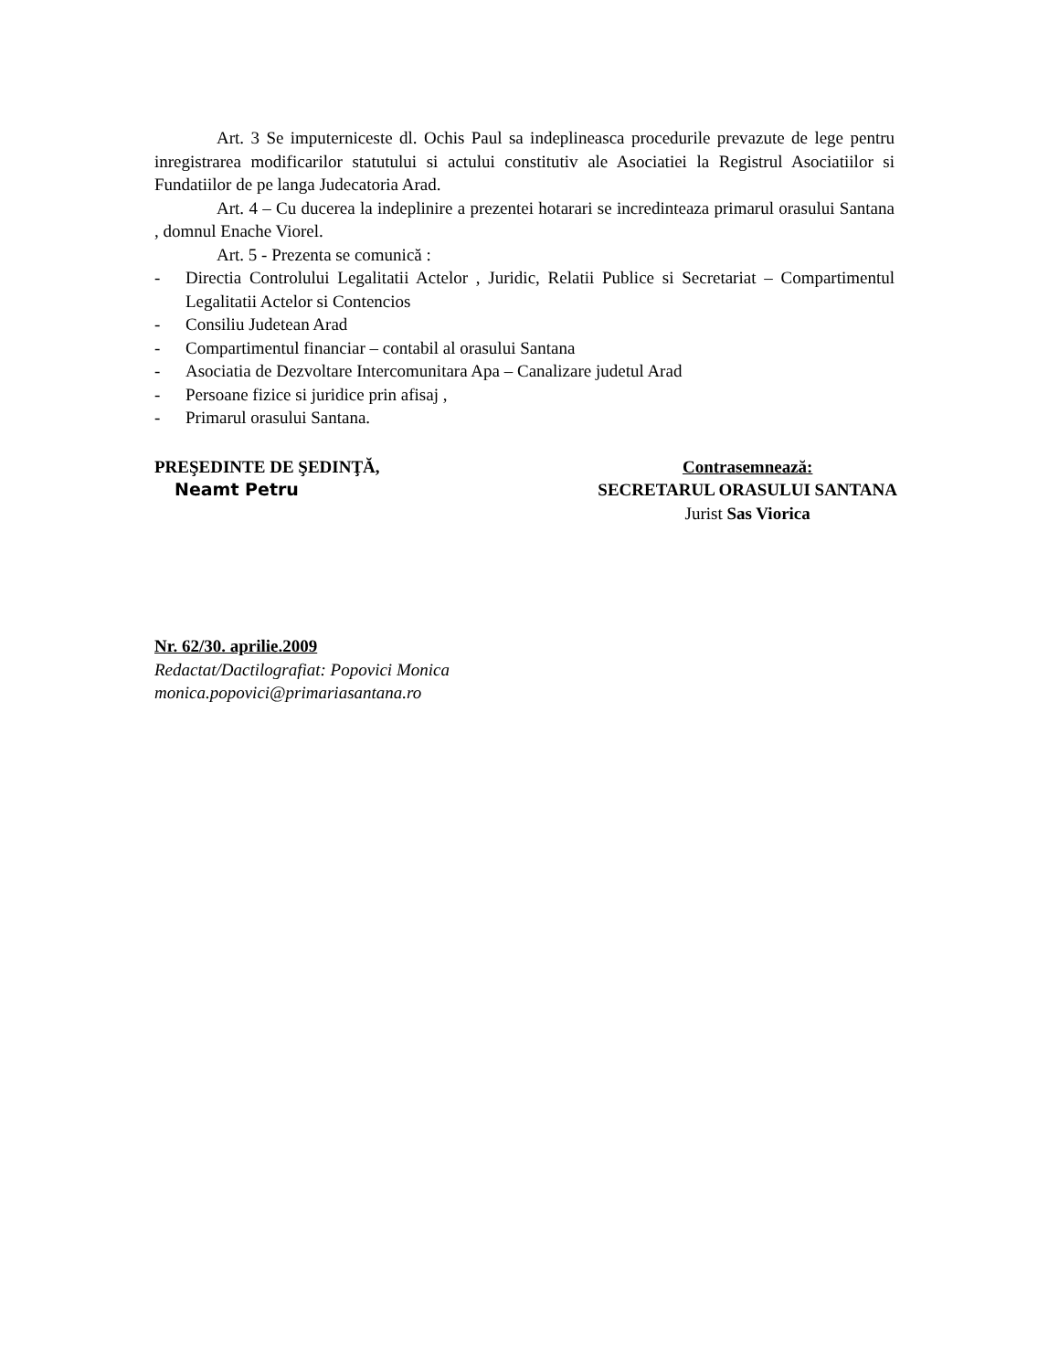Art. 3 Se imputerniceste dl. Ochis Paul sa indeplineasca procedurile prevazute de lege pentru inregistrarea modificarilor statutului si actului constitutiv ale Asociatiei la Registrul Asociatiilor si Fundatiilor de pe langa Judecatoria Arad.
Art. 4 – Cu ducerea la indeplinire a prezentei hotarari se incredinteaza primarul orasului Santana , domnul Enache Viorel.
Art. 5 - Prezenta se comunică :
- Directia Controlului Legalitatii Actelor , Juridic, Relatii Publice si Secretariat – Compartimentul Legalitatii Actelor si Contencios
- Consiliu Judetean Arad
- Compartimentul financiar – contabil al orasului Santana
- Asociatia de Dezvoltare Intercomunitara Apa – Canalizare judetul Arad
- Persoane fizice si juridice prin afisaj ,
- Primarul orasului Santana.
PREŞEDINTE DE ŞEDINŢĂ,
Neamt Petru
Contrasemnează:
SECRETARUL ORASULUI SANTANA
Jurist Sas Viorica
Nr. 62/30. aprilie.2009
Redactat/Dactilografiat: Popovici Monica
monica.popovici@primariasantana.ro